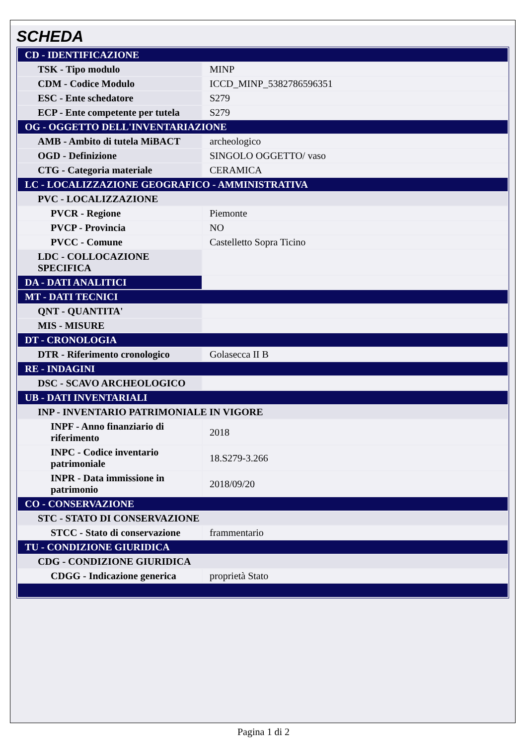SCHEDA
| CD - IDENTIFICAZIONE | |
| TSK - Tipo modulo | MINP |
| CDM - Codice Modulo | ICCD_MINP_5382786596351 |
| ESC - Ente schedatore | S279 |
| ECP - Ente competente per tutela | S279 |
| OG - OGGETTO DELL'INVENTARIAZIONE | |
| AMB - Ambito di tutela MiBACT | archeologico |
| OGD - Definizione | SINGOLO OGGETTO/ vaso |
| CTG - Categoria materiale | CERAMICA |
| LC - LOCALIZZAZIONE GEOGRAFICO - AMMINISTRATIVA | |
| PVC - LOCALIZZAZIONE | |
| PVCR - Regione | Piemonte |
| PVCP - Provincia | NO |
| PVCC - Comune | Castelletto Sopra Ticino |
| LDC - COLLOCAZIONE SPECIFICA | |
| DA - DATI ANALITICI | |
| MT - DATI TECNICI | |
| QNT - QUANTITA' | |
| MIS - MISURE | |
| DT - CRONOLOGIA | |
| DTR - Riferimento cronologico | Golasecca II B |
| RE - INDAGINI | |
| DSC - SCAVO ARCHEOLOGICO | |
| UB - DATI INVENTARIALI | |
| INP - INVENTARIO PATRIMONIALE IN VIGORE | |
| INPF - Anno finanziario di riferimento | 2018 |
| INPC - Codice inventario patrimoniale | 18.S279-3.266 |
| INPR - Data immissione in patrimonio | 2018/09/20 |
| CO - CONSERVAZIONE | |
| STC - STATO DI CONSERVAZIONE | |
| STCC - Stato di conservazione | frammentario |
| TU - CONDIZIONE GIURIDICA | |
| CDG - CONDIZIONE GIURIDICA | |
| CDGG - Indicazione generica | proprietà Stato |
Pagina 1 di 2